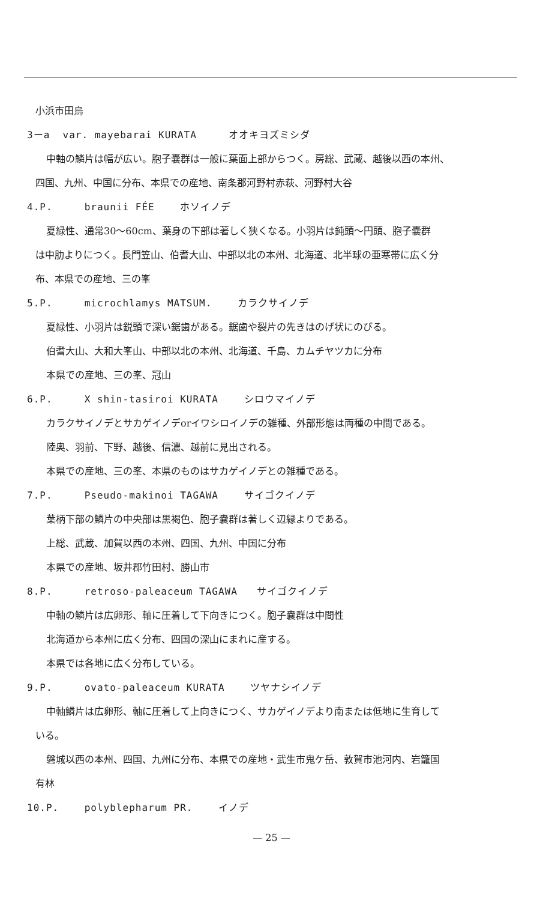小浜市田烏
3ーa var. mayebarai KURATA オオキヨズミシダ
中軸の鱗片は幅が広い。胞子嚢群は一般に葉面上部からつく。房総、武蔵、越後以西の本州、
四国、九州、中国に分布、本県での産地、南条郡河野村赤萩、河野村大谷
4.P. braunii FÉE ホソイノデ
夏緑性、通常30〜60cm、葉身の下部は著しく狭くなる。小羽片は鈍頭〜円頭、胞子嚢群
は中肋よりにつく。長門笠山、伯耆大山、中部以北の本州、北海道、北半球の亜寒帯に広く分
布、本県での産地、三の峯
5.P. microchlamys MATSUM. カラクサイノデ
夏緑性、小羽片は鋭頭で深い鋸歯がある。鋸歯や裂片の先きはのげ状にのびる。
伯耆大山、大和大峯山、中部以北の本州、北海道、千島、カムチヤツカに分布
本県での産地、三の峯、冠山
6.P. X shin-tasiroi KURATA シロウマイノデ
カラクサイノデとサカゲイノデorイワシロイノデの雑種、外部形態は両種の中間である。
陸奥、羽前、下野、越後、信濃、越前に見出される。
本県での産地、三の峯、本県のものはサカゲイノデとの雑種である。
7.P. Pseudo-makinoi TAGAWA サイゴクイノデ
葉柄下部の鱗片の中央部は黒褐色、胞子嚢群は著しく辺縁よりである。
上総、武蔵、加賀以西の本州、四国、九州、中国に分布
本県での産地、坂井郡竹田村、勝山市
8.P. retroso-paleaceum TAGAWA サイゴクイノデ
中軸の鱗片は広卵形、軸に圧着して下向きにつく。胞子嚢群は中間性
北海道から本州に広く分布、四国の深山にまれに産する。
本県では各地に広く分布している。
9.P. ovato-paleaceum KURATA ツヤナシイノデ
中軸鱗片は広卵形、軸に圧着して上向きにつく、サカゲイノデより南または低地に生育して
いる。
磐城以西の本州、四国、九州に分布、本県での産地・武生市鬼ケ岳、敦賀市池河内、岩籠国
有林
10.P. polyblepharum PR. イノデ
— 25 —